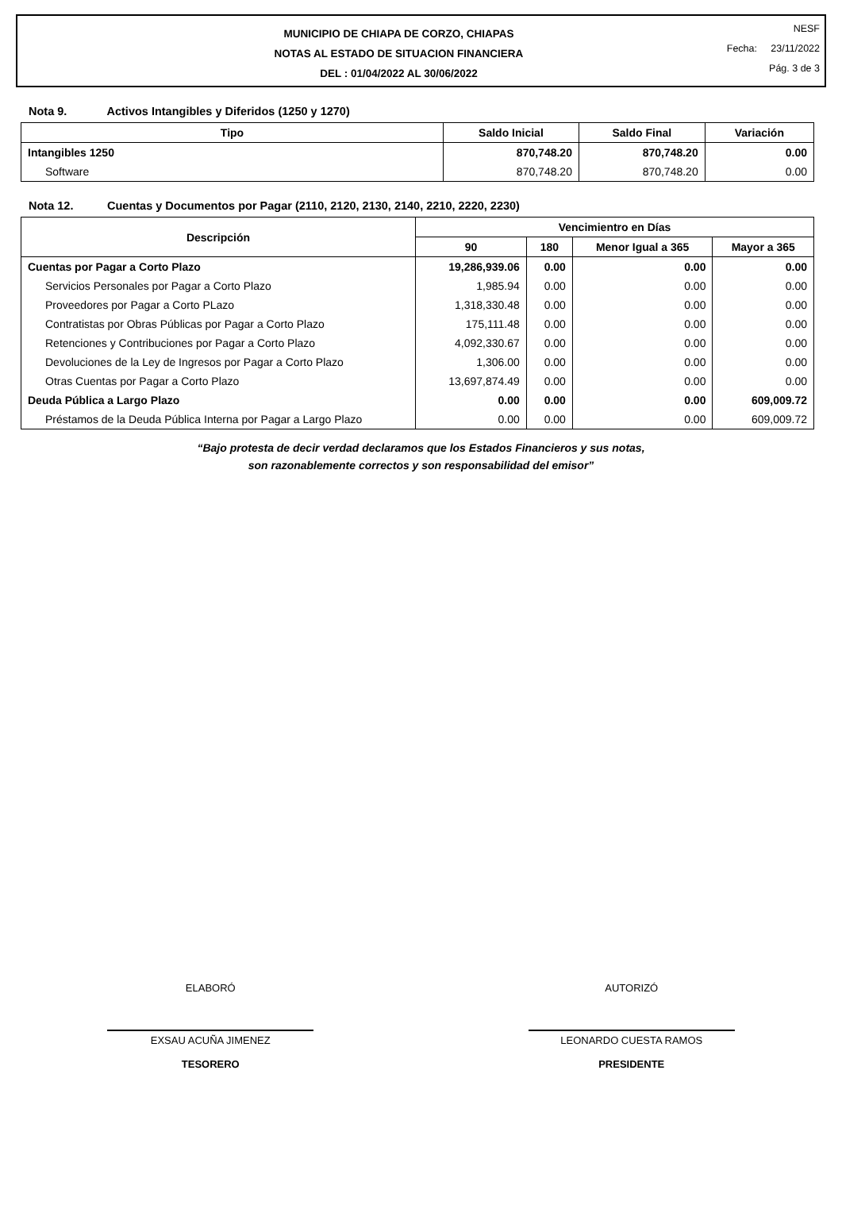MUNICIPIO DE CHIAPA DE CORZO, CHIAPAS
NOTAS AL ESTADO DE SITUACION FINANCIERA
DEL : 01/04/2022 AL 30/06/2022
NESF
Fecha: 23/11/2022
Pág. 3 de 3
Nota 9. Activos Intangibles y Diferidos (1250 y 1270)
| Tipo | Saldo Inicial | Saldo Final | Variación |
| --- | --- | --- | --- |
| Intangibles 1250 | 870,748.20 | 870,748.20 | 0.00 |
| Software | 870,748.20 | 870,748.20 | 0.00 |
Nota 12. Cuentas y Documentos por Pagar (2110, 2120, 2130, 2140, 2210, 2220, 2230)
| Descripción | Vencimientro en Días | | | |
| --- | --- | --- | --- | --- |
| | 90 | 180 | Menor Igual a 365 | Mayor a 365 |
| Cuentas por Pagar a Corto Plazo | 19,286,939.06 | 0.00 | 0.00 | 0.00 |
| Servicios Personales por Pagar a Corto Plazo | 1,985.94 | 0.00 | 0.00 | 0.00 |
| Proveedores por Pagar a Corto PLazo | 1,318,330.48 | 0.00 | 0.00 | 0.00 |
| Contratistas por Obras Públicas por Pagar a Corto Plazo | 175,111.48 | 0.00 | 0.00 | 0.00 |
| Retenciones y Contribuciones por Pagar a Corto Plazo | 4,092,330.67 | 0.00 | 0.00 | 0.00 |
| Devoluciones de la Ley de Ingresos por Pagar a Corto Plazo | 1,306.00 | 0.00 | 0.00 | 0.00 |
| Otras Cuentas por Pagar a Corto Plazo | 13,697,874.49 | 0.00 | 0.00 | 0.00 |
| Deuda Pública a Largo Plazo | 0.00 | 0.00 | 0.00 | 609,009.72 |
| Préstamos de la Deuda Pública Interna por Pagar a Largo Plazo | 0.00 | 0.00 | 0.00 | 609,009.72 |
“Bajo protesta de decir verdad declaramos que los Estados Financieros y sus notas,
son razonablemente correctos y son responsabilidad del emisor”
ELABORÓ
EXSAU ACUÑA JIMENEZ
TESORERO
AUTORIZÓ
LEONARDO CUESTA RAMOS
PRESIDENTE